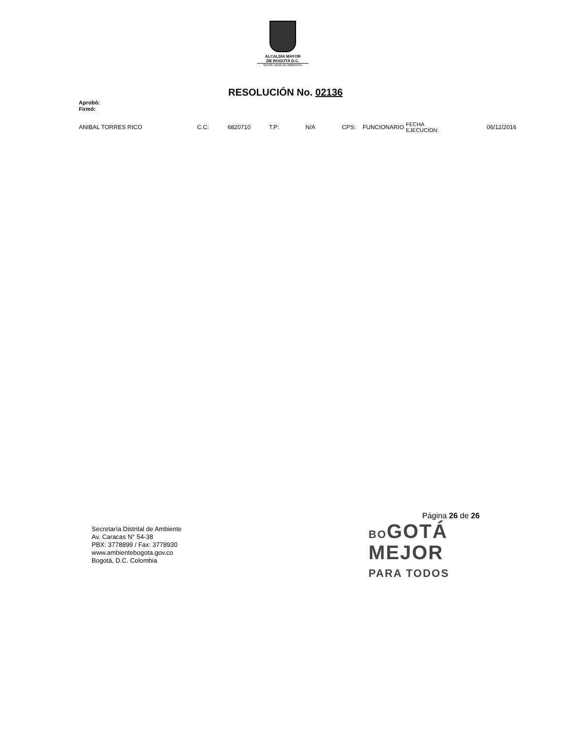ALCALDÍA MAYOR
DE BOGOTÁ D.C.
SECRETARÍA DE AMBIENTE
RESOLUCIÓN No. 02136
Aprobó:
Firmó:
| ANIBAL TORRES RICO | C.C: | 6820710 | T.P: | N/A | CPS: | FUNCIONARIO | FECHA EJECUCION: | 06/12/2016 |
Página 26 de 26
Secretaría Distrital de Ambiente
Av. Caracas N° 54-38
PBX: 3778899 / Fax: 3778930
www.ambientebogota.gov.co
Bogotá, D.C. Colombia
BOGOTÁ
MEJOR
PARA TODOS